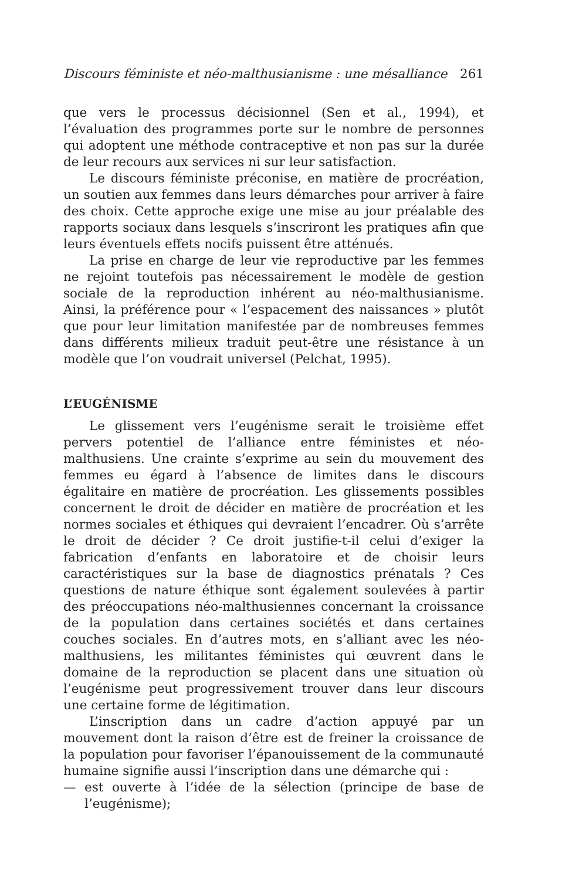Discours féministe et néo-malthusianisme : une mésalliance 261
que vers le processus décisionnel (Sen et al., 1994), et l’évaluation des programmes porte sur le nombre de personnes qui adoptent une méthode contraceptive et non pas sur la durée de leur recours aux services ni sur leur satisfaction.
Le discours féministe préconise, en matière de procréation, un soutien aux femmes dans leurs démarches pour arriver à faire des choix. Cette approche exige une mise au jour préalable des rapports sociaux dans lesquels s’inscriront les pratiques afin que leurs éventuels effets nocifs puissent être atténués.
La prise en charge de leur vie reproductive par les femmes ne rejoint toutefois pas nécessairement le modèle de gestion sociale de la reproduction inhérent au néo-malthusianisme. Ainsi, la préférence pour « l’espacement des naissances » plutôt que pour leur limitation manifestée par de nombreuses femmes dans différents milieux traduit peut-être une résistance à un modèle que l’on voudrait universel (Pelchat, 1995).
L’EUGÉNISME
Le glissement vers l’eugénisme serait le troisième effet pervers potentiel de l’alliance entre féministes et néo-malthusiens. Une crainte s’exprime au sein du mouvement des femmes eu égard à l’absence de limites dans le discours égalitaire en matière de procréation. Les glissements possibles concernent le droit de décider en matière de procréation et les normes sociales et éthiques qui devraient l’encadrer. Où s’arrête le droit de décider ? Ce droit justifie-t-il celui d’exiger la fabrication d’enfants en laboratoire et de choisir leurs caractéristiques sur la base de diagnostics prénatals ? Ces questions de nature éthique sont également soulevées à partir des préoccupations néo-malthusiennes concernant la croissance de la population dans certaines sociétés et dans certaines couches sociales. En d’autres mots, en s’alliant avec les néo-malthusiens, les militantes féministes qui œuvrent dans le domaine de la reproduction se placent dans une situation où l’eugénisme peut progressivement trouver dans leur discours une certaine forme de légitimation.
L’inscription dans un cadre d’action appuyé par un mouvement dont la raison d’être est de freiner la croissance de la population pour favoriser l’épanouissement de la communauté humaine signifie aussi l’inscription dans une démarche qui :
— est ouverte à l’idée de la sélection (principe de base de l’eugénisme);